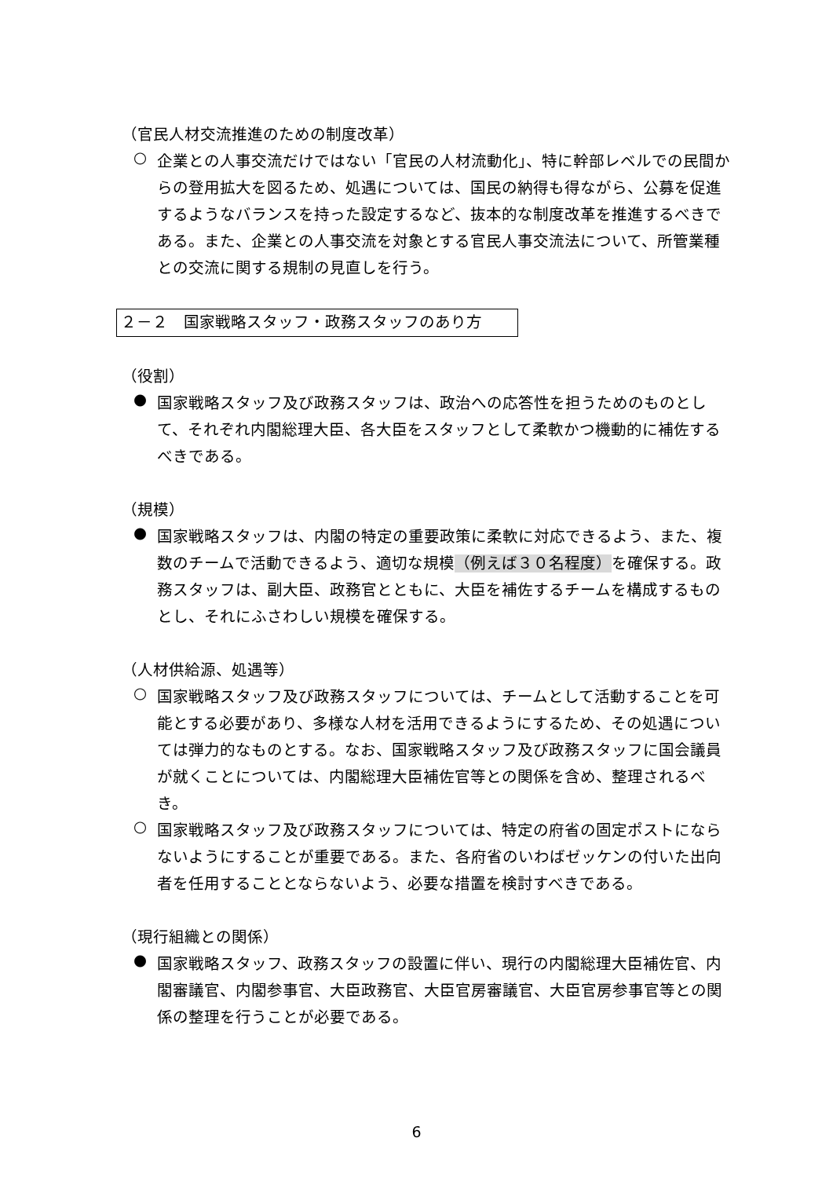（官民人材交流推進のための制度改革）
○
企業との人事交流だけではない「官民の人材流動化」、特に幹部レベルでの民間からの登用拡大を図るため、処遇については、国民の納得も得ながら、公募を促進するようなバランスを持った設定するなど、抜本的な制度改革を推進するべきである。また、企業との人事交流を対象とする官民人事交流法について、所管業種との交流に関する規制の見直しを行う。
２－２　国家戦略スタッフ・政務スタッフのあり方
（役割）
●
国家戦略スタッフ及び政務スタッフは、政治への応答性を担うためのものとして、それぞれ内閣総理大臣、各大臣をスタッフとして柔軟かつ機動的に補佐するべきである。
（規模）
●
国家戦略スタッフは、内閣の特定の重要政策に柔軟に対応できるよう、また、複数のチームで活動できるよう、適切な規模（例えば３０名程度）を確保する。政務スタッフは、副大臣、政務官とともに、大臣を補佐するチームを構成するものとし、それにふさわしい規模を確保する。
（人材供給源、処遇等）
○
国家戦略スタッフ及び政務スタッフについては、チームとして活動することを可能とする必要があり、多様な人材を活用できるようにするため、その処遇については弾力的なものとする。なお、国家戦略スタッフ及び政務スタッフに国会議員が就くことについては、内閣総理大臣補佐官等との関係を含め、整理されるべき。
○
国家戦略スタッフ及び政務スタッフについては、特定の府省の固定ポストにならないようにすることが重要である。また、各府省のいわばゼッケンの付いた出向者を任用することとならないよう、必要な措置を検討すべきである。
（現行組織との関係）
●
国家戦略スタッフ、政務スタッフの設置に伴い、現行の内閣総理大臣補佐官、内閣審議官、内閣参事官、大臣政務官、大臣官房審議官、大臣官房参事官等との関係の整理を行うことが必要である。
6